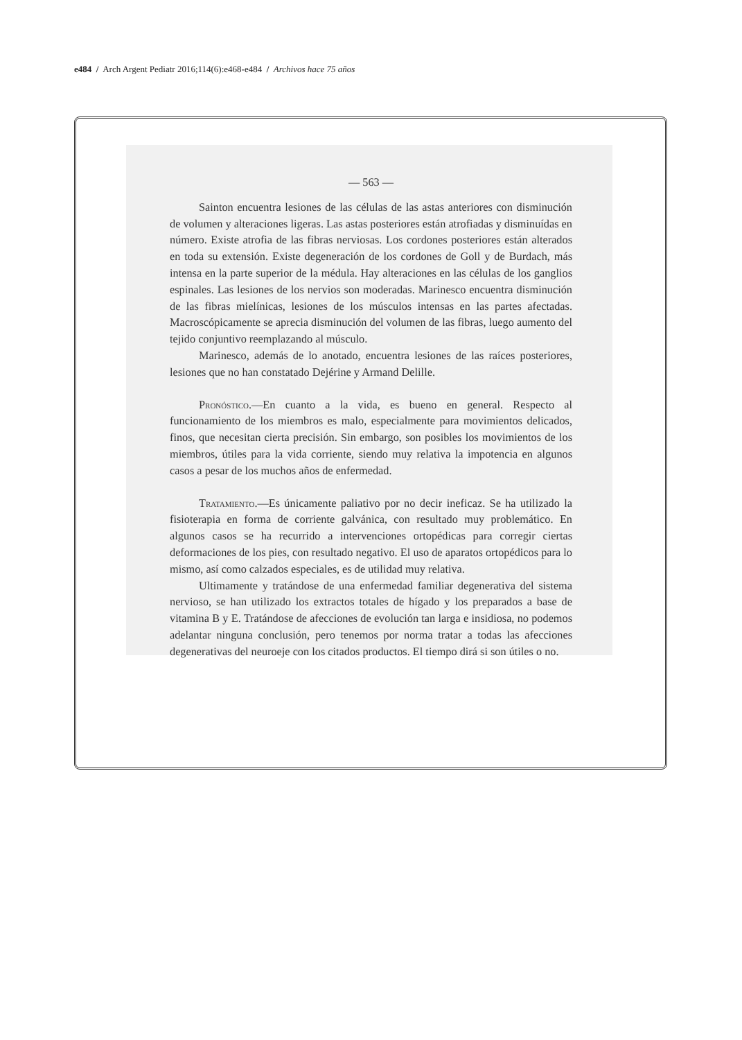e484 / Arch Argent Pediatr 2016;114(6):e468-e484 / Archivos hace 75 años
— 563 —
Sainton encuentra lesiones de las células de las astas anteriores con disminución de volumen y alteraciones ligeras. Las astas posteriores están atrofiadas y disminuídas en número. Existe atrofia de las fibras nerviosas. Los cordones posteriores están alterados en toda su extensión. Existe degeneración de los cordones de Goll y de Burdach, más intensa en la parte superior de la médula. Hay alteraciones en las células de los ganglios espinales. Las lesiones de los nervios son moderadas. Marinesco encuentra disminución de las fibras mielínicas, lesiones de los músculos intensas en las partes afectadas. Macroscópicamente se aprecia disminución del volumen de las fibras, luego aumento del tejido conjuntivo reemplazando al músculo.
Marinesco, además de lo anotado, encuentra lesiones de las raíces posteriores, lesiones que no han constatado Dejérine y Armand Delille.
Pronóstico.—En cuanto a la vida, es bueno en general. Respecto al funcionamiento de los miembros es malo, especialmente para movimientos delicados, finos, que necesitan cierta precisión. Sin embargo, son posibles los movimientos de los miembros, útiles para la vida corriente, siendo muy relativa la impotencia en algunos casos a pesar de los muchos años de enfermedad.
Tratamiento.—Es únicamente paliativo por no decir ineficaz. Se ha utilizado la fisioterapia en forma de corriente galvánica, con resultado muy problemático. En algunos casos se ha recurrido a intervenciones ortopédicas para corregir ciertas deformaciones de los pies, con resultado negativo. El uso de aparatos ortopédicos para lo mismo, así como calzados especiales, es de utilidad muy relativa.
Ultimamente y tratándose de una enfermedad familiar degenerativa del sistema nervioso, se han utilizado los extractos totales de hígado y los preparados a base de vitamina B y E. Tratándose de afecciones de evolución tan larga e insidiosa, no podemos adelantar ninguna conclusión, pero tenemos por norma tratar a todas las afecciones degenerativas del neuroeje con los citados productos. El tiempo dirá si son útiles o no.